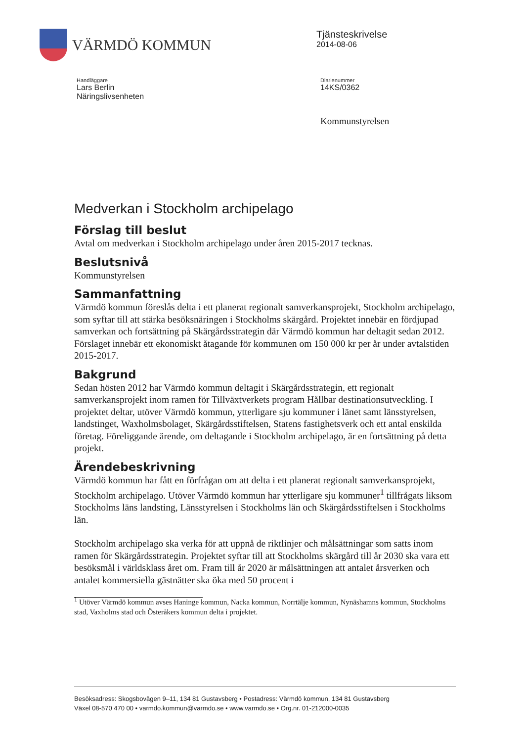VÄRMDÖ KOMMUN
Tjänsteskrivelse
2014-08-06
Handläggare
Lars Berlin
Näringslivsenheten
Diarienummer
14KS/0362
Kommunstyrelsen
Medverkan i Stockholm archipelago
Förslag till beslut
Avtal om medverkan i Stockholm archipelago under åren 2015-2017 tecknas.
Beslutsnivå
Kommunstyrelsen
Sammanfattning
Värmdö kommun föreslås delta i ett planerat regionalt samverkansprojekt, Stockholm archipelago, som syftar till att stärka besöksnäringen i Stockholms skärgård. Projektet innebär en fördjupad samverkan och fortsättning på Skärgårdsstrategin där Värmdö kommun har deltagit sedan 2012. Förslaget innebär ett ekonomiskt åtagande för kommunen om 150 000 kr per år under avtalstiden 2015-2017.
Bakgrund
Sedan hösten 2012 har Värmdö kommun deltagit i Skärgårdsstrategin, ett regionalt samverkansprojekt inom ramen för Tillväxtverkets program Hållbar destinationsutveckling. I projektet deltar, utöver Värmdö kommun, ytterligare sju kommuner i länet samt länsstyrelsen, landstinget, Waxholmsbolaget, Skärgårdsstiftelsen, Statens fastighetsverk och ett antal enskilda företag. Föreliggande ärende, om deltagande i Stockholm archipelago, är en fortsättning på detta projekt.
Ärendebeskrivning
Värmdö kommun har fått en förfrågan om att delta i ett planerat regionalt samverkansprojekt, Stockholm archipelago. Utöver Värmdö kommun har ytterligare sju kommuner<sup>1</sup> tillfrågats liksom Stockholms läns landsting, Länsstyrelsen i Stockholms län och Skärgårdsstiftelsen i Stockholms län.
Stockholm archipelago ska verka för att uppnå de riktlinjer och målsättningar som satts inom ramen för Skärgårdsstrategin. Projektet syftar till att Stockholms skärgård till år 2030 ska vara ett besöksmål i världsklass året om. Fram till år 2020 är målsättningen att antalet årsverken och antalet kommersiella gästnätter ska öka med 50 procent i
<sup>1</sup> Utöver Värmdö kommun avses Haninge kommun, Nacka kommun, Norrtälje kommun, Nynäshamns kommun, Stockholms stad, Vaxholms stad och Österåkers kommun delta i projektet.
Besöksadress: Skogsbovägen 9–11, 134 81 Gustavsberg • Postadress: Värmdö kommun, 134 81 Gustavsberg
Växel 08-570 470 00 • varmdo.kommun@varmdo.se • www.varmdo.se • Org.nr. 01-212000-0035